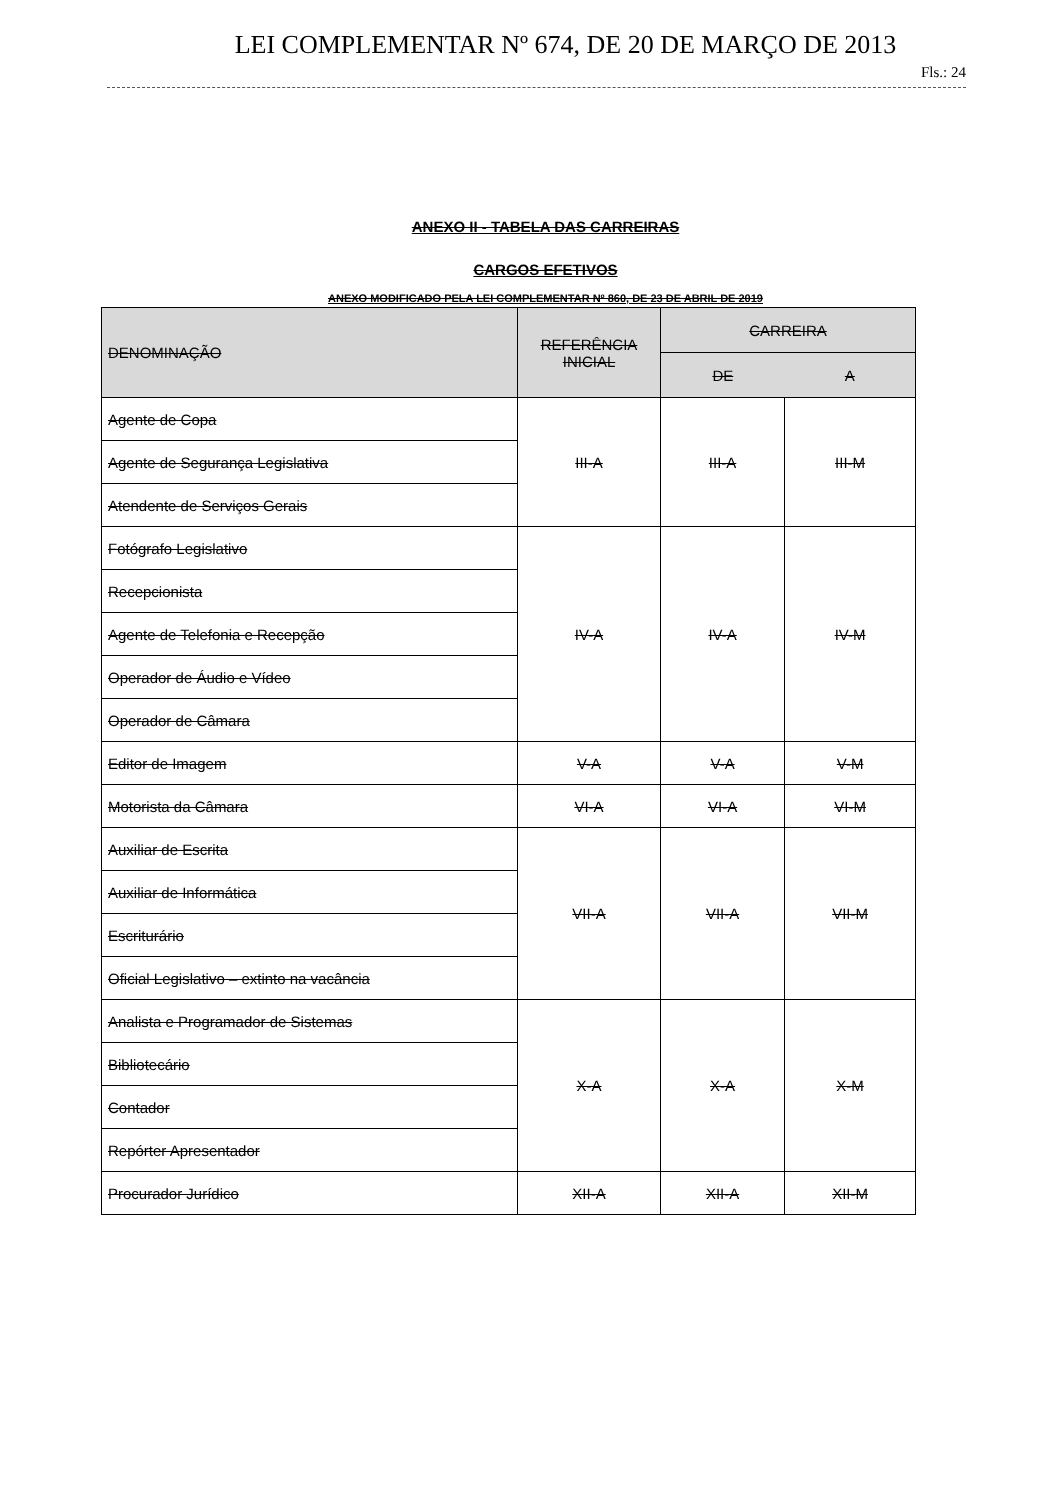LEI COMPLEMENTAR Nº 674, DE 20 DE MARÇO DE 2013
Fls.: 24
ANEXO II - TABELA DAS CARREIRAS
CARGOS EFETIVOS
ANEXO MODIFICADO PELA LEI COMPLEMENTAR Nº 860, DE 23 DE ABRIL DE 2019
| DENOMINAÇÃO | REFERÊNCIA INICIAL | CARREIRA | |
| --- | --- | --- | --- |
| | | DE | A |
| Agente de Copa | III-A | III-A | III-M |
| Agente de Segurança Legislativa | | | |
| Atendente de Serviços Gerais | | | |
| Fotógrafo Legislativo | IV-A | IV-A | IV-M |
| Recepcionista | | | |
| Agente de Telefonia e Recepção | | | |
| Operador de Áudio e Vídeo | | | |
| Operador de Câmara | | | |
| Editor de Imagem | V-A | V-A | V-M |
| Motorista da Câmara | VI-A | VI-A | VI-M |
| Auxiliar de Escrita | VII-A | VII-A | VII-M |
| Auxiliar de Informática | | | |
| Escriturário | | | |
| Oficial Legislativo – extinto na vacância | | | |
| Analista e Programador de Sistemas | X-A | X-A | X-M |
| Bibliotecário | | | |
| Contador | | | |
| Repórter Apresentador | | | |
| Procurador Jurídico | XII-A | XII-A | XII-M |